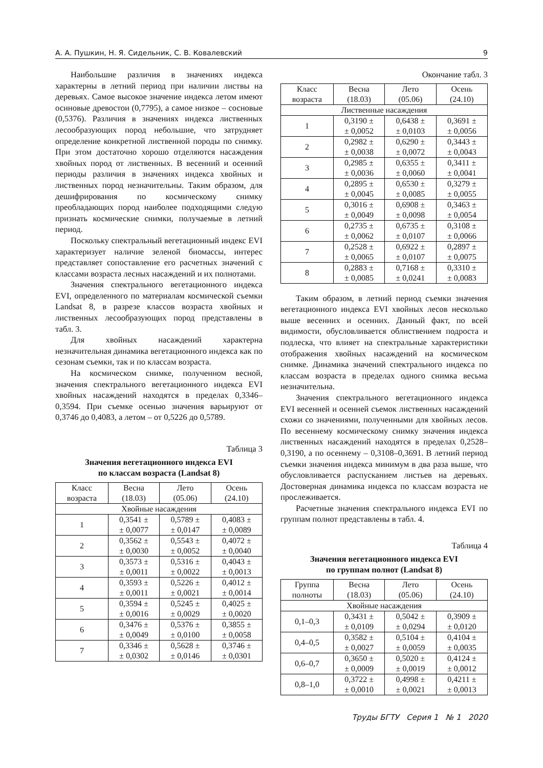А. А. Пушкин, Н. Я. Сидельник, С. В. Ковалевский 9
Наибольшие различия в значениях индекса характерны в летний период при наличии листвы на деревьях. Самое высокое значение индекса летом имеют осиновые древостои (0,7795), а самое низкое – сосновые (0,5376). Различия в значениях индекса лиственных лесообразующих пород небольшие, что затрудняет определение конкретной лиственной породы по снимку. При этом достаточно хорошо отделяются насаждения хвойных пород от лиственных. В весенний и осенний периоды различия в значениях индекса хвойных и лиственных пород незначительны. Таким образом, для дешифрирования по космическому снимку преобладающих пород наиболее подходящими следую признать космические снимки, получаемые в летний период.
Поскольку спектральный вегетационный индекс EVI характеризует наличие зеленой биомассы, интерес представляет сопоставление его расчетных значений с классами возраста лесных насаждений и их полнотами.
Значения спектрального вегетационного индекса EVI, определенного по материалам космической съемки Landsat 8, в разрезе классов возраста хвойных и лиственных лесообразующих пород представлены в табл. 3.
Для хвойных насаждений характерна незначительная динамика вегетационного индекса как по сезонам съемки, так и по классам возраста.
На космическом снимке, полученном весной, значения спектрального вегетационного индекса EVI хвойных насаждений находятся в пределах 0,3346–0,3594. При съемке осенью значения варьируют от 0,3746 до 0,4083, а летом – от 0,5226 до 0,5789.
Таблица 3
Значения вегетационного индекса EVI
по классам возраста (Landsat 8)
| Класс возраста | Весна (18.03) | Лето (05.06) | Осень (24.10) |
| --- | --- | --- | --- |
| Хвойные насаждения | | | |
| 1 | 0,3541 ± ± 0,0077 | 0,5789 ± ± 0,0147 | 0,4083 ± ± 0,0089 |
| 2 | 0,3562 ± ± 0,0030 | 0,5543 ± ± 0,0052 | 0,4072 ± ± 0,0040 |
| 3 | 0,3573 ± ± 0,0011 | 0,5316 ± ± 0,0022 | 0,4043 ± ± 0,0013 |
| 4 | 0,3593 ± ± 0,0011 | 0,5226 ± ± 0,0021 | 0,4012 ± ± 0,0014 |
| 5 | 0,3594 ± ± 0,0016 | 0,5245 ± ± 0,0029 | 0,4025 ± ± 0,0020 |
| 6 | 0,3476 ± ± 0,0049 | 0,5376 ± ± 0,0100 | 0,3855 ± ± 0,0058 |
| 7 | 0,3346 ± ± 0,0302 | 0,5628 ± ± 0,0146 | 0,3746 ± ± 0,0301 |
Окончание табл. 3
| Класс возраста | Весна (18.03) | Лето (05.06) | Осень (24.10) |
| --- | --- | --- | --- |
| Лиственные насаждения | | | |
| 1 | 0,3190 ± ± 0,0052 | 0,6438 ± ± 0,0103 | 0,3691 ± ± 0,0056 |
| 2 | 0,2982 ± ± 0,0038 | 0,6290 ± ± 0,0072 | 0,3443 ± ± 0,0043 |
| 3 | 0,2985 ± ± 0,0036 | 0,6355 ± ± 0,0060 | 0,3411 ± ± 0,0041 |
| 4 | 0,2895 ± ± 0,0045 | 0,6530 ± ± 0,0085 | 0,3279 ± ± 0,0055 |
| 5 | 0,3016 ± ± 0,0049 | 0,6908 ± ± 0,0098 | 0,3463 ± ± 0,0054 |
| 6 | 0,2735 ± ± 0,0062 | 0,6735 ± ± 0,0107 | 0,3108 ± ± 0,0066 |
| 7 | 0,2528 ± ± 0,0065 | 0,6922 ± ± 0,0107 | 0,2897 ± ± 0,0075 |
| 8 | 0,2883 ± ± 0,0085 | 0,7168 ± ± 0,0241 | 0,3310 ± ± 0,0083 |
Таким образом, в летний период съемки значения вегетационного индекса EVI хвойных лесов несколько выше весенних и осенних. Данный факт, по всей видимости, обусловливается облиствением подроста и подлеска, что влияет на спектральные характеристики отображения хвойных насаждений на космическом снимке. Динамика значений спектрального индекса по классам возраста в пределах одного снимка весьма незначительна.
Значения спектрального вегетационного индекса EVI весенней и осенней съемок лиственных насаждений схожи со значениями, полученными для хвойных лесов. По весеннему космическому снимку значения индекса лиственных насаждений находятся в пределах 0,2528–0,3190, а по осеннему – 0,3108–0,3691. В летний период съемки значения индекса минимум в два раза выше, что обусловливается распусканием листьев на деревьях. Достоверная динамика индекса по классам возраста не прослеживается.
Расчетные значения спектрального индекса EVI по группам полнот представлены в табл. 4.
Таблица 4
Значения вегетационного индекса EVI
по группам полнот (Landsat 8)
| Группа полноты | Весна (18.03) | Лето (05.06) | Осень (24.10) |
| --- | --- | --- | --- |
| Хвойные насаждения | | | |
| 0,1–0,3 | 0,3431 ± ± 0,0109 | 0,5042 ± ± 0,0294 | 0,3909 ± ± 0,0120 |
| 0,4–0,5 | 0,3582 ± ± 0,0027 | 0,5104 ± ± 0,0059 | 0,4104 ± ± 0,0035 |
| 0,6–0,7 | 0,3650 ± ± 0,0009 | 0,5020 ± ± 0,0019 | 0,4124 ± ± 0,0012 |
| 0,8–1,0 | 0,3722 ± ± 0,0010 | 0,4998 ± ± 0,0021 | 0,4211 ± ± 0,0013 |
Труды БГТУ Серия 1 № 1 2020